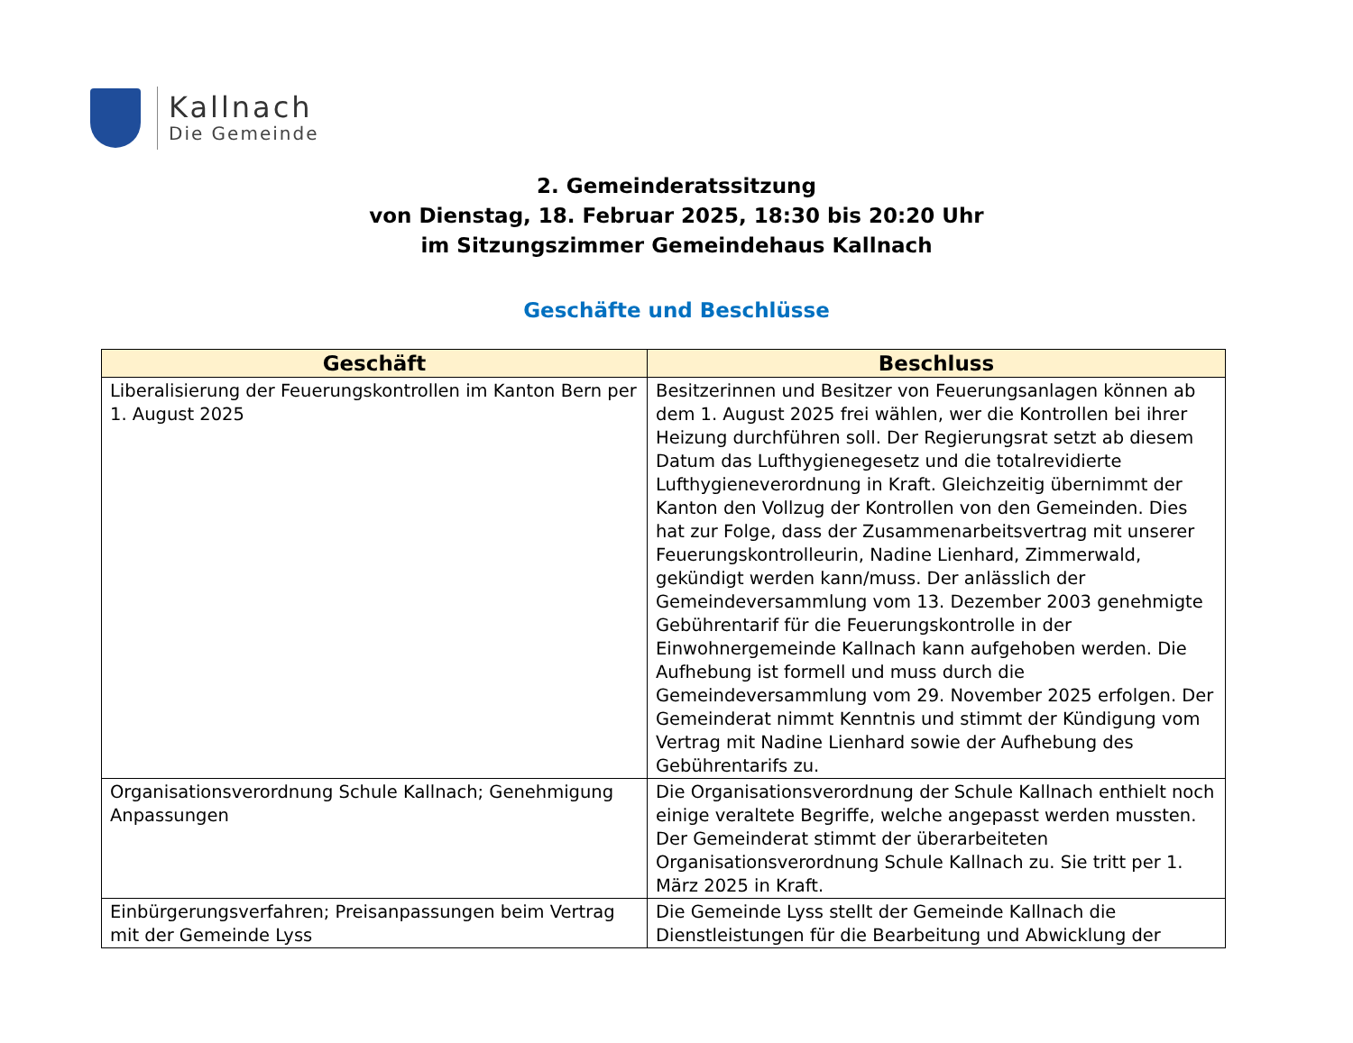Kallnach
Die Gemeinde
2. Gemeinderatssitzung
von Dienstag, 18. Februar 2025, 18:30 bis 20:20 Uhr
im Sitzungszimmer Gemeindehaus Kallnach
Geschäfte und Beschlüsse
| Geschäft | Beschluss |
| --- | --- |
| Liberalisierung der Feuerungskontrollen im Kanton Bern per 1. August 2025 | Besitzerinnen und Besitzer von Feuerungsanlagen können ab dem 1. August 2025 frei wählen, wer die Kontrollen bei ihrer Heizung durchführen soll. Der Regierungsrat setzt ab diesem Datum das Lufthygienegesetz und die totalrevidierte Lufthygieneverordnung in Kraft. Gleichzeitig übernimmt der Kanton den Vollzug der Kontrollen von den Gemeinden. Dies hat zur Folge, dass der Zusammenarbeitsvertrag mit unserer Feuerungskontrolleurin, Nadine Lienhard, Zimmerwald, gekündigt werden kann/muss. Der anlässlich der Gemeindeversammlung vom 13. Dezember 2003 genehmigte Gebührentarif für die Feuerungskontrolle in der Einwohnergemeinde Kallnach kann aufgehoben werden. Die Aufhebung ist formell und muss durch die Gemeindeversammlung vom 29. November 2025 erfolgen. Der Gemeinderat nimmt Kenntnis und stimmt der Kündigung vom Vertrag mit Nadine Lienhard sowie der Aufhebung des Gebührentarifs zu. |
| Organisationsverordnung Schule Kallnach; Genehmigung Anpassungen | Die Organisationsverordnung der Schule Kallnach enthielt noch einige veraltete Begriffe, welche angepasst werden mussten. Der Gemeinderat stimmt der überarbeiteten Organisationsverordnung Schule Kallnach zu. Sie tritt per 1. März 2025 in Kraft. |
| Einbürgerungsverfahren; Preisanpassungen beim Vertrag mit der Gemeinde Lyss | Die Gemeinde Lyss stellt der Gemeinde Kallnach die Dienstleistungen für die Bearbeitung und Abwicklung der |